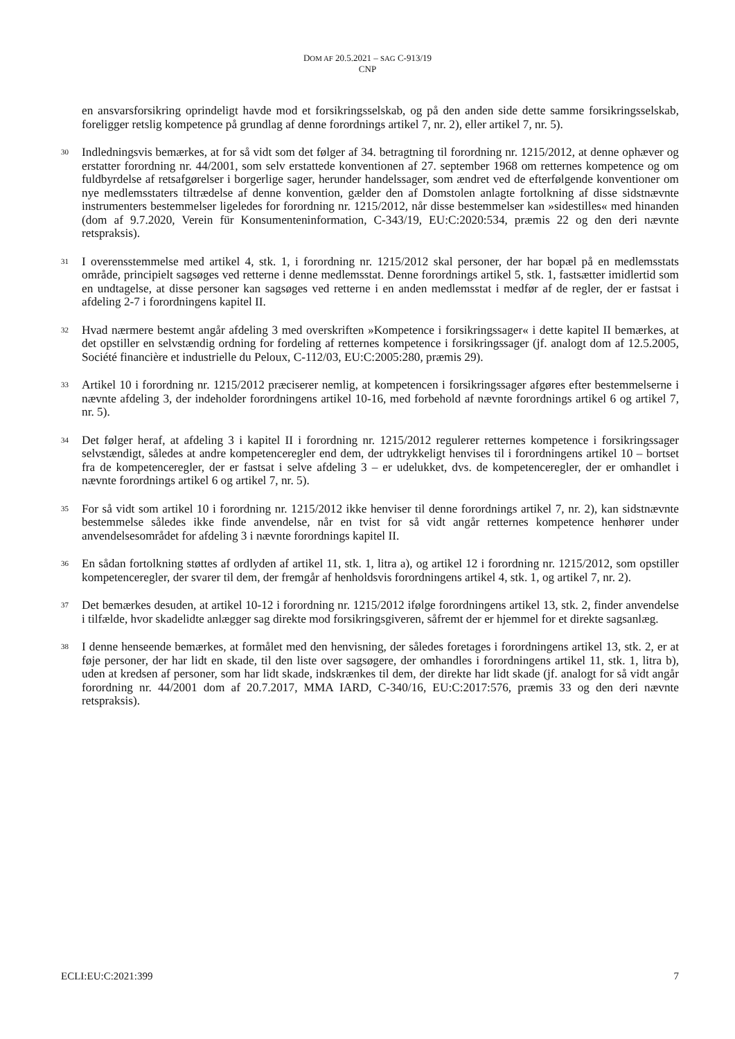DOM AF 20.5.2021 – SAG C-913/19
CNP
en ansvarsforsikring oprindeligt havde mod et forsikringsselskab, og på den anden side dette samme forsikringsselskab, foreligger retslig kompetence på grundlag af denne forordnings artikel 7, nr. 2), eller artikel 7, nr. 5).
30
Indledningsvis bemærkes, at for så vidt som det følger af 34. betragtning til forordning nr. 1215/2012, at denne ophæver og erstatter forordning nr. 44/2001, som selv erstattede konventionen af 27. september 1968 om retternes kompetence og om fuldbyrdelse af retsafgørelser i borgerlige sager, herunder handelssager, som ændret ved de efterfølgende konventioner om nye medlemsstaters tiltrædelse af denne konvention, gælder den af Domstolen anlagte fortolkning af disse sidstnævnte instrumenters bestemmelser ligeledes for forordning nr. 1215/2012, når disse bestemmelser kan »sidestilles« med hinanden (dom af 9.7.2020, Verein für Konsumenteninformation, C-343/19, EU:C:2020:534, præmis 22 og den deri nævnte retspraksis).
31
I overensstemmelse med artikel 4, stk. 1, i forordning nr. 1215/2012 skal personer, der har bopæl på en medlemsstats område, principielt sagsøges ved retterne i denne medlemsstat. Denne forordnings artikel 5, stk. 1, fastsætter imidlertid som en undtagelse, at disse personer kan sagsøges ved retterne i en anden medlemsstat i medfør af de regler, der er fastsat i afdeling 2-7 i forordningens kapitel II.
32
Hvad nærmere bestemt angår afdeling 3 med overskriften »Kompetence i forsikringssager« i dette kapitel II bemærkes, at det opstiller en selvstændig ordning for fordeling af retternes kompetence i forsikringssager (jf. analogt dom af 12.5.2005, Société financière et industrielle du Peloux, C-112/03, EU:C:2005:280, præmis 29).
33
Artikel 10 i forordning nr. 1215/2012 præciserer nemlig, at kompetencen i forsikringssager afgøres efter bestemmelserne i nævnte afdeling 3, der indeholder forordningens artikel 10-16, med forbehold af nævnte forordnings artikel 6 og artikel 7, nr. 5).
34
Det følger heraf, at afdeling 3 i kapitel II i forordning nr. 1215/2012 regulerer retternes kompetence i forsikringssager selvstændigt, således at andre kompetenceregler end dem, der udtrykkeligt henvises til i forordningens artikel 10 – bortset fra de kompetenceregler, der er fastsat i selve afdeling 3 – er udelukket, dvs. de kompetenceregler, der er omhandlet i nævnte forordnings artikel 6 og artikel 7, nr. 5).
35
For så vidt som artikel 10 i forordning nr. 1215/2012 ikke henviser til denne forordnings artikel 7, nr. 2), kan sidstnævnte bestemmelse således ikke finde anvendelse, når en tvist for så vidt angår retternes kompetence henhører under anvendelsesområdet for afdeling 3 i nævnte forordnings kapitel II.
36
En sådan fortolkning støttes af ordlyden af artikel 11, stk. 1, litra a), og artikel 12 i forordning nr. 1215/2012, som opstiller kompetenceregler, der svarer til dem, der fremgår af henholdsvis forordningens artikel 4, stk. 1, og artikel 7, nr. 2).
37
Det bemærkes desuden, at artikel 10-12 i forordning nr. 1215/2012 ifølge forordningens artikel 13, stk. 2, finder anvendelse i tilfælde, hvor skadelidte anlægger sag direkte mod forsikringsgiveren, såfremt der er hjemmel for et direkte sagsanlæg.
38
I denne henseende bemærkes, at formålet med den henvisning, der således foretages i forordningens artikel 13, stk. 2, er at føje personer, der har lidt en skade, til den liste over sagsøgere, der omhandles i forordningens artikel 11, stk. 1, litra b), uden at kredsen af personer, som har lidt skade, indskrænkes til dem, der direkte har lidt skade (jf. analogt for så vidt angår forordning nr. 44/2001 dom af 20.7.2017, MMA IARD, C-340/16, EU:C:2017:576, præmis 33 og den deri nævnte retspraksis).
ECLI:EU:C:2021:399 7